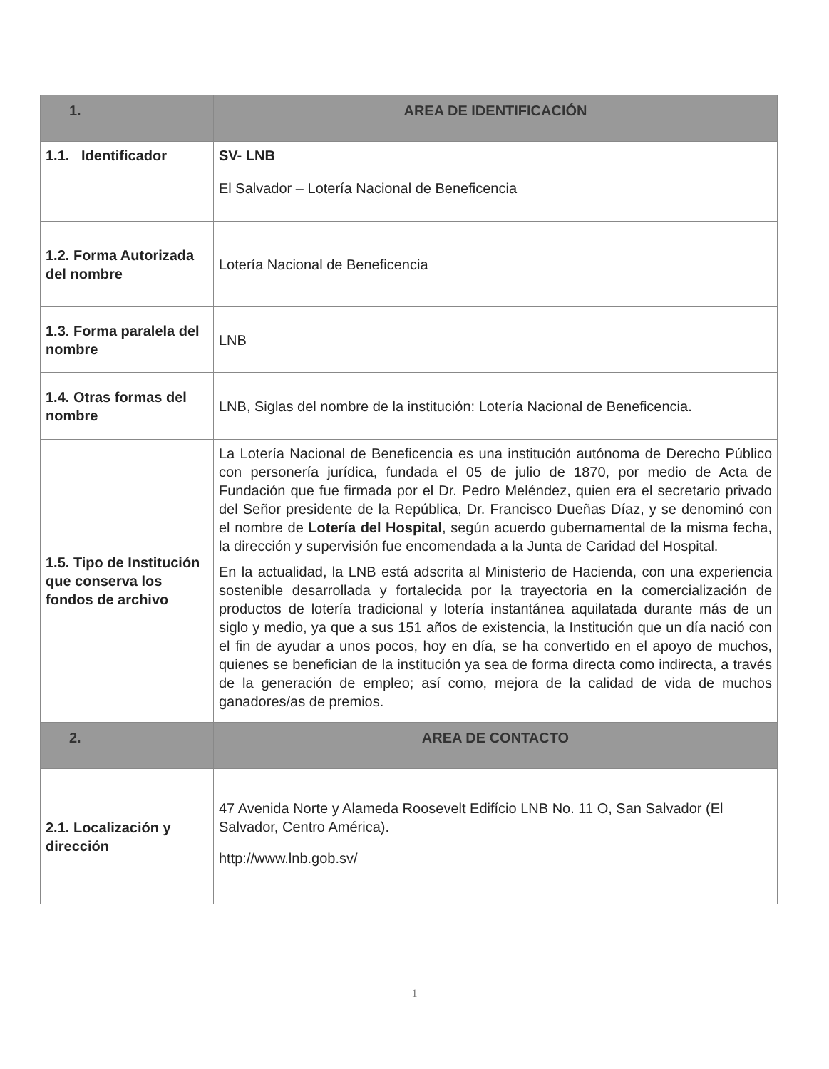| 1. | AREA DE IDENTIFICACIÓN |
| --- | --- |
| 1.1. Identificador | SV- LNB El Salvador – Lotería Nacional de Beneficencia |
| 1.2. Forma Autorizada del nombre | Lotería Nacional de Beneficencia |
| 1.3. Forma paralela del nombre | LNB |
| 1.4. Otras formas del nombre | LNB, Siglas del nombre de la institución: Lotería Nacional de Beneficencia. |
| 1.5. Tipo de Institución que conserva los fondos de archivo | La Lotería Nacional de Beneficencia es una institución autónoma de Derecho Público con personería jurídica, fundada el 05 de julio de 1870, por medio de Acta de Fundación que fue firmada por el Dr. Pedro Meléndez, quien era el secretario privado del Señor presidente de la República, Dr. Francisco Dueñas Díaz, y se denominó con el nombre de Lotería del Hospital , según acuerdo gubernamental de la misma fecha, la dirección y supervisión fue encomendada a la Junta de Caridad del Hospital. En la actualidad, la LNB está adscrita al Ministerio de Hacienda, con una experiencia sostenible desarrollada y fortalecida por la trayectoria en la comercialización de productos de lotería tradicional y lotería instantánea aquilatada durante más de un siglo y medio, ya que a sus 151 años de existencia, la Institución que un día nació con el fin de ayudar a unos pocos, hoy en día, se ha convertido en el apoyo de muchos, quienes se benefician de la institución ya sea de forma directa como indirecta, a través de la generación de empleo; así como, mejora de la calidad de vida de muchos ganadores/as de premios. |
| 2. | AREA DE CONTACTO |
| 2.1. Localización y dirección | 47 Avenida Norte y Alameda Roosevelt Edifício LNB No. 11 O, San Salvador (El Salvador, Centro América). http://www.lnb.gob.sv/ |
1